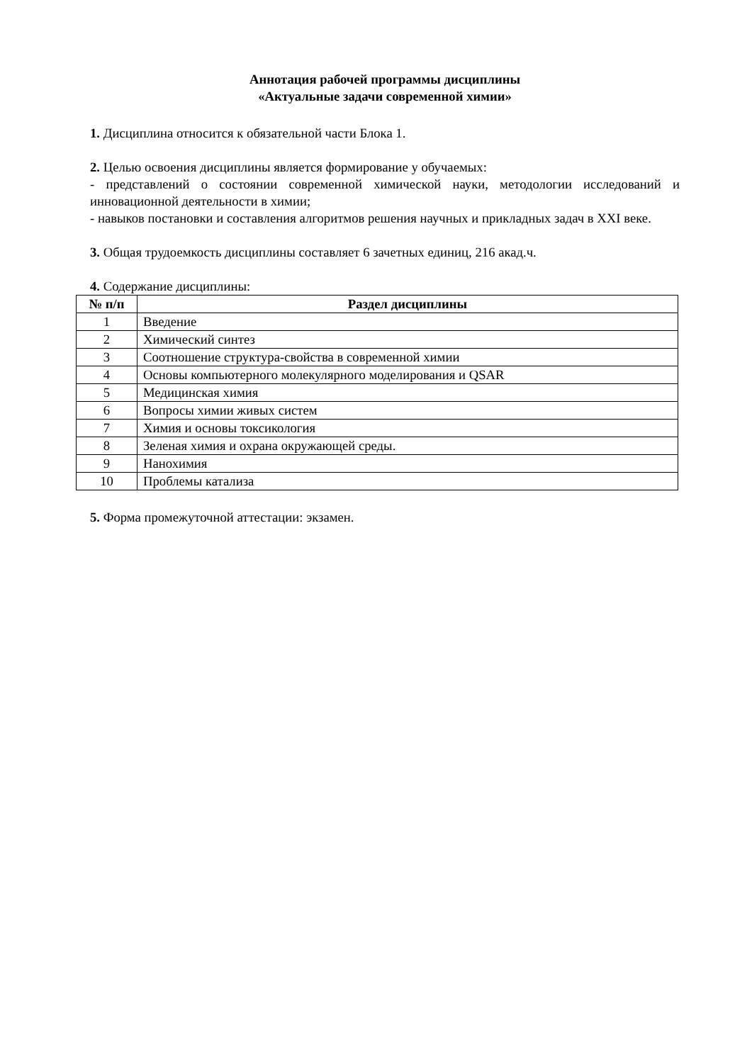Аннотация рабочей программы дисциплины
«Актуальные задачи современной химии»
1. Дисциплина относится к обязательной части Блока 1.
2. Целью освоения дисциплины является формирование у обучаемых:
- представлений о состоянии современной химической науки, методологии исследований и инновационной деятельности в химии;
- навыков постановки и составления алгоритмов решения научных и прикладных задач в XXI веке.
3. Общая трудоемкость дисциплины составляет 6 зачетных единиц, 216 акад.ч.
4. Содержание дисциплины:
| № п/п | Раздел дисциплины |
| --- | --- |
| 1 | Введение |
| 2 | Химический синтез |
| 3 | Соотношение структура-свойства в современной химии |
| 4 | Основы компьютерного молекулярного моделирования и QSAR |
| 5 | Медицинская химия |
| 6 | Вопросы химии живых систем |
| 7 | Химия и основы токсикология |
| 8 | Зеленая химия и охрана окружающей среды. |
| 9 | Нанохимия |
| 10 | Проблемы катализа |
5. Форма промежуточной аттестации: экзамен.